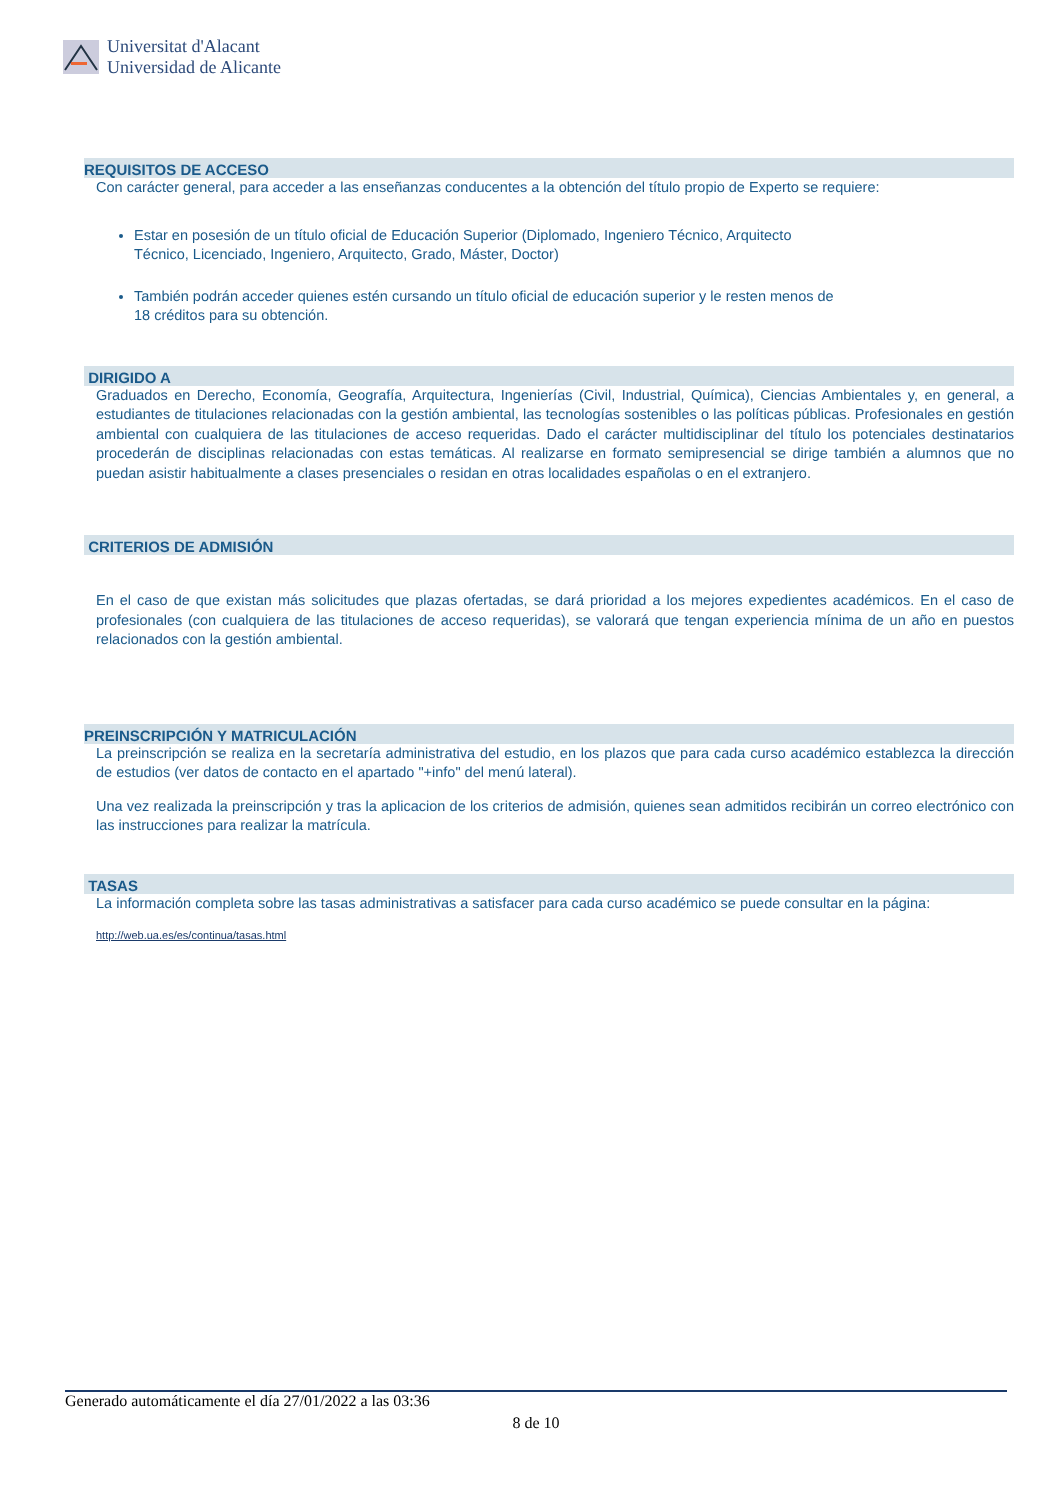Universitat d'Alacant
Universidad de Alicante
REQUISITOS DE ACCESO
Con carácter general, para acceder a las enseñanzas conducentes a la obtención del título propio de Experto se requiere:
Estar en posesión de un título oficial de Educación Superior (Diplomado, Ingeniero Técnico, Arquitecto Técnico, Licenciado, Ingeniero, Arquitecto, Grado, Máster, Doctor)
También podrán acceder quienes estén cursando un título oficial de educación superior y le resten menos de 18 créditos para su obtención.
DIRIGIDO A
Graduados en Derecho, Economía, Geografía, Arquitectura, Ingenierías (Civil, Industrial, Química), Ciencias Ambientales y, en general, a estudiantes de titulaciones relacionadas con la gestión ambiental, las tecnologías sostenibles o las políticas públicas. Profesionales en gestión ambiental con cualquiera de las titulaciones de acceso requeridas. Dado el carácter multidisciplinar del título los potenciales destinatarios procederán de disciplinas relacionadas con estas temáticas. Al realizarse en formato semipresencial se dirige también a alumnos que no puedan asistir habitualmente a clases presenciales o residan en otras localidades españolas o en el extranjero.
CRITERIOS DE ADMISIÓN
En el caso de que existan más solicitudes que plazas ofertadas, se dará prioridad a los mejores expedientes académicos. En el caso de profesionales (con cualquiera de las titulaciones de acceso requeridas), se valorará que tengan experiencia mínima de un año en puestos relacionados con la gestión ambiental.
PREINSCRIPCIÓN Y MATRICULACIÓN
La preinscripción se realiza en la secretaría administrativa del estudio, en los plazos que para cada curso académico establezca la dirección de estudios (ver datos de contacto en el apartado "+info" del menú lateral).
Una vez realizada la preinscripción y tras la aplicacion de los criterios de admisión, quienes sean admitidos recibirán un correo electrónico con las instrucciones para realizar la matrícula.
TASAS
La información completa sobre las tasas administrativas a satisfacer para cada curso académico se puede consultar en la página:
http://web.ua.es/es/continua/tasas.html
Generado automáticamente el día 27/01/2022 a las 03:36
8 de 10